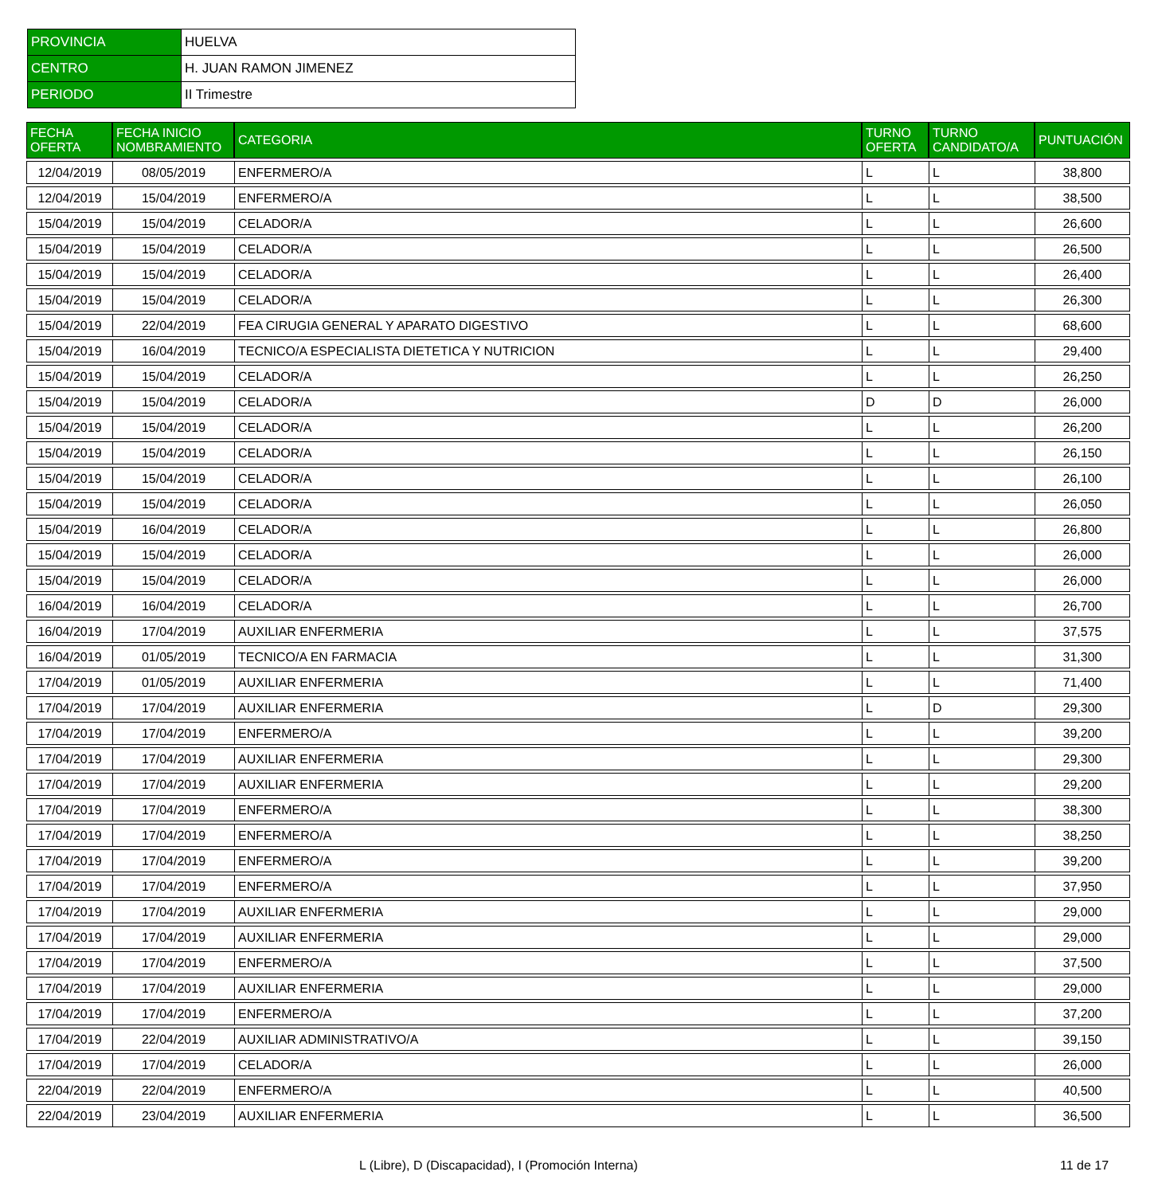| PROVINCIA | HUELVA |
| CENTRO | H. JUAN RAMON JIMENEZ |
| PERIODO | II Trimestre |
| FECHA OFERTA | FECHA INICIO NOMBRAMIENTO | CATEGORIA | TURNO OFERTA | TURNO CANDIDATO/A | PUNTUACIÓN |
| --- | --- | --- | --- | --- | --- |
| 12/04/2019 | 08/05/2019 | ENFERMERO/A | L | L | 38,800 |
| 12/04/2019 | 15/04/2019 | ENFERMERO/A | L | L | 38,500 |
| 15/04/2019 | 15/04/2019 | CELADOR/A | L | L | 26,600 |
| 15/04/2019 | 15/04/2019 | CELADOR/A | L | L | 26,500 |
| 15/04/2019 | 15/04/2019 | CELADOR/A | L | L | 26,400 |
| 15/04/2019 | 15/04/2019 | CELADOR/A | L | L | 26,300 |
| 15/04/2019 | 22/04/2019 | FEA CIRUGIA GENERAL Y APARATO DIGESTIVO | L | L | 68,600 |
| 15/04/2019 | 16/04/2019 | TECNICO/A ESPECIALISTA DIETETICA Y NUTRICION | L | L | 29,400 |
| 15/04/2019 | 15/04/2019 | CELADOR/A | L | L | 26,250 |
| 15/04/2019 | 15/04/2019 | CELADOR/A | D | D | 26,000 |
| 15/04/2019 | 15/04/2019 | CELADOR/A | L | L | 26,200 |
| 15/04/2019 | 15/04/2019 | CELADOR/A | L | L | 26,150 |
| 15/04/2019 | 15/04/2019 | CELADOR/A | L | L | 26,100 |
| 15/04/2019 | 15/04/2019 | CELADOR/A | L | L | 26,050 |
| 15/04/2019 | 16/04/2019 | CELADOR/A | L | L | 26,800 |
| 15/04/2019 | 15/04/2019 | CELADOR/A | L | L | 26,000 |
| 15/04/2019 | 15/04/2019 | CELADOR/A | L | L | 26,000 |
| 16/04/2019 | 16/04/2019 | CELADOR/A | L | L | 26,700 |
| 16/04/2019 | 17/04/2019 | AUXILIAR ENFERMERIA | L | L | 37,575 |
| 16/04/2019 | 01/05/2019 | TECNICO/A EN FARMACIA | L | L | 31,300 |
| 17/04/2019 | 01/05/2019 | AUXILIAR ENFERMERIA | L | L | 71,400 |
| 17/04/2019 | 17/04/2019 | AUXILIAR ENFERMERIA | L | D | 29,300 |
| 17/04/2019 | 17/04/2019 | ENFERMERO/A | L | L | 39,200 |
| 17/04/2019 | 17/04/2019 | AUXILIAR ENFERMERIA | L | L | 29,300 |
| 17/04/2019 | 17/04/2019 | AUXILIAR ENFERMERIA | L | L | 29,200 |
| 17/04/2019 | 17/04/2019 | ENFERMERO/A | L | L | 38,300 |
| 17/04/2019 | 17/04/2019 | ENFERMERO/A | L | L | 38,250 |
| 17/04/2019 | 17/04/2019 | ENFERMERO/A | L | L | 39,200 |
| 17/04/2019 | 17/04/2019 | ENFERMERO/A | L | L | 37,950 |
| 17/04/2019 | 17/04/2019 | AUXILIAR ENFERMERIA | L | L | 29,000 |
| 17/04/2019 | 17/04/2019 | AUXILIAR ENFERMERIA | L | L | 29,000 |
| 17/04/2019 | 17/04/2019 | ENFERMERO/A | L | L | 37,500 |
| 17/04/2019 | 17/04/2019 | AUXILIAR ENFERMERIA | L | L | 29,000 |
| 17/04/2019 | 17/04/2019 | ENFERMERO/A | L | L | 37,200 |
| 17/04/2019 | 22/04/2019 | AUXILIAR ADMINISTRATIVO/A | L | L | 39,150 |
| 17/04/2019 | 17/04/2019 | CELADOR/A | L | L | 26,000 |
| 22/04/2019 | 22/04/2019 | ENFERMERO/A | L | L | 40,500 |
| 22/04/2019 | 23/04/2019 | AUXILIAR ENFERMERIA | L | L | 36,500 |
L (Libre), D (Discapacidad), I (Promoción Interna) 11 de 17